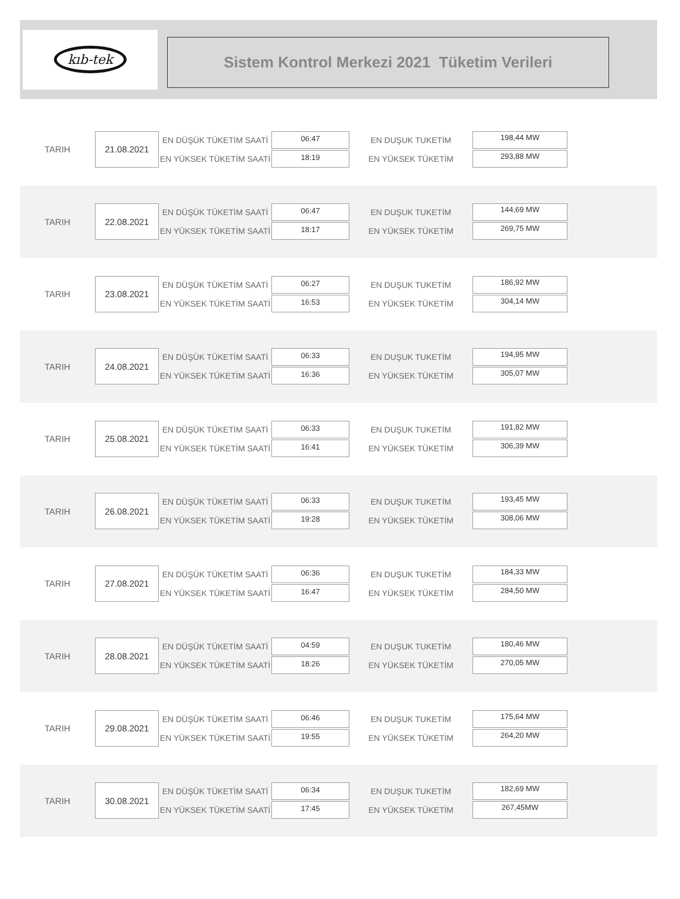kıb-tek
Sistem Kontrol Merkezi 2021 Tüketim Verileri
TARIH
21.08.2021
EN DÜŞÜK TÜKETİM SAATİ
EN YÜKSEK TÜKETİM SAATİ
06:47
18:19
EN DUŞUK TUKETİM
EN YÜKSEK TÜKETİM
198,44 MW
293,88 MW
TARIH
22.08.2021
EN DÜŞÜK TÜKETİM SAATİ
EN YÜKSEK TÜKETİM SAATİ
06:47
18:17
EN DUŞUK TUKETİM
EN YÜKSEK TÜKETİM
144,69 MW
269,75 MW
TARIH
23.08.2021
EN DÜŞÜK TÜKETİM SAATİ
EN YÜKSEK TÜKETİM SAATİ
06:27
16:53
EN DUŞUK TUKETİM
EN YÜKSEK TÜKETİM
186,92 MW
304,14 MW
TARIH
24.08.2021
EN DÜŞÜK TÜKETİM SAATİ
EN YÜKSEK TÜKETİM SAATİ
06:33
16:36
EN DUŞUK TUKETİM
EN YÜKSEK TÜKETİM
194,95 MW
305,07 MW
TARIH
25.08.2021
EN DÜŞÜK TÜKETİM SAATİ
EN YÜKSEK TÜKETİM SAATİ
06:33
16:41
EN DUŞUK TUKETİM
EN YÜKSEK TÜKETİM
191,82 MW
306,39 MW
TARIH
26.08.2021
EN DÜŞÜK TÜKETİM SAATİ
EN YÜKSEK TÜKETİM SAATİ
06:33
19:28
EN DUŞUK TUKETİM
EN YÜKSEK TÜKETİM
193,45 MW
308,06 MW
TARIH
27.08.2021
EN DÜŞÜK TÜKETİM SAATİ
EN YÜKSEK TÜKETİM SAATİ
06:36
16:47
EN DUŞUK TUKETİM
EN YÜKSEK TÜKETİM
184,33 MW
284,50 MW
TARIH
28.08.2021
EN DÜŞÜK TÜKETİM SAATİ
EN YÜKSEK TÜKETİM SAATİ
04:59
18:26
EN DUŞUK TUKETİM
EN YÜKSEK TÜKETİM
180,46 MW
270,05 MW
TARIH
29.08.2021
EN DÜŞÜK TÜKETİM SAATİ
EN YÜKSEK TÜKETİM SAATİ
06:46
19:55
EN DUŞUK TUKETİM
EN YÜKSEK TÜKETİM
175,64 MW
264,20 MW
TARIH
30.08.2021
EN DÜŞÜK TÜKETİM SAATİ
EN YÜKSEK TÜKETİM SAATİ
06:34
17:45
EN DUŞUK TUKETİM
EN YÜKSEK TÜKETİM
182,69 MW
267,45MW